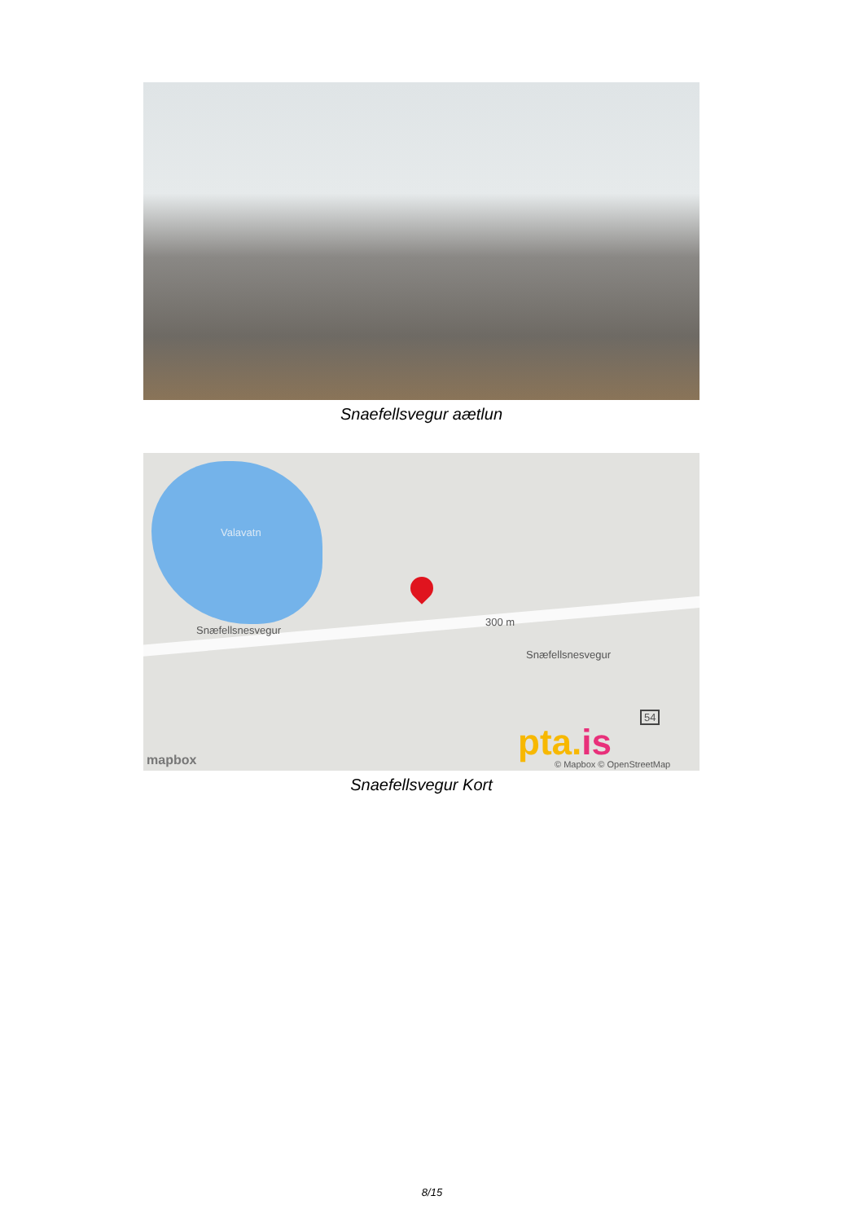Snaefellsvegur aætlun
Valavatn
Snæfellsnesvegur
300 m
Snæfellsnesvegur
54
pta.is mapbox © Mapbox © OpenStreetMap
Snaefellsvegur Kort
8/15